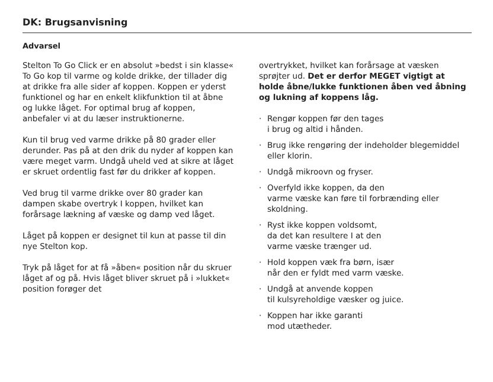DK: Brugsanvisning
Advarsel
Stelton To Go Click er en absolut »bedst i sin klasse« To Go kop til varme og kolde drikke, der tillader dig at drikke fra alle sider af koppen. Koppen er yderst funktionel og har en enkelt klikfunktion til at åbne og lukke låget. For optimal brug af koppen, anbefaler vi at du læser instruktionerne.
Kun til brug ved varme drikke på 80 grader eller derunder. Pas på at den drik du nyder af koppen kan være meget varm. Undgå uheld ved at sikre at låget er skruet ordentlig fast før du drikker af koppen.
Ved brug til varme drikke over 80 grader kan dampen skabe overtryk I koppen, hvilket kan forårsage lækning af væske og damp ved låget.
Låget på koppen er designet til kun at passe til din nye Stelton kop.
Tryk på låget for at få »åben« position når du skruer låget af og på. Hvis låget bliver skruet på i »lukket« position forøger det
overtrykket, hvilket kan forårsage at væsken sprøjter ud. Det er derfor MEGET vigtigt at holde åbne/lukke funktionen åben ved åbning og lukning af koppens låg.
· Rengør koppen før den tages
i brug og altid i hånden.
· Brug ikke rengøring der indeholder blegemiddel eller klorin.
· Undgå mikroovn og fryser.
· Overfyld ikke koppen, da den
varme væske kan føre til forbrænding eller skoldning.
· Ryst ikke koppen voldsomt,
da det kan resultere I at den
varme væske trænger ud.
· Hold koppen væk fra børn, især
når den er fyldt med varm væske.
· Undgå at anvende koppen
til kulsyreholdige væsker og juice.
· Koppen har ikke garanti
mod utætheder.